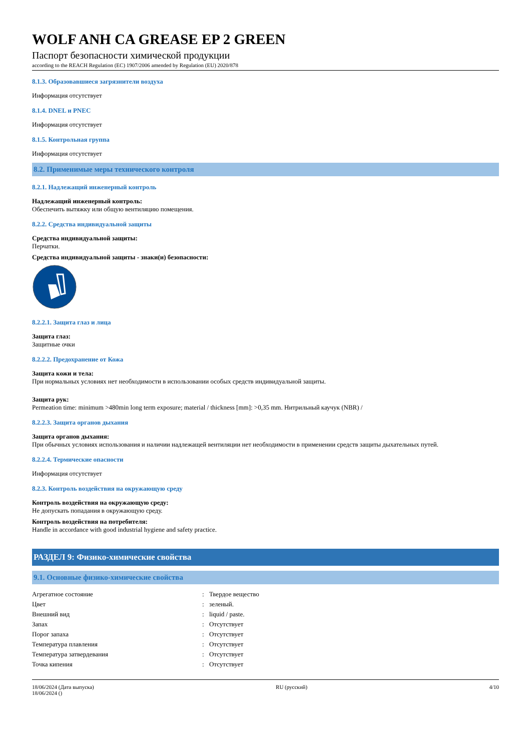WOLF ANH CA GREASE EP 2 GREEN
Паспорт безопасности химической продукции
according to the REACH Regulation (EC) 1907/2006 amended by Regulation (EU) 2020/878
8.1.3. Образовавшиеся загрязнители воздуха
Информация отсутствует
8.1.4. DNEL и PNEC
Информация отсутствует
8.1.5. Контрольная группа
Информация отсутствует
8.2. Применимые меры технического контроля
8.2.1. Надлежащий инженерный контроль
Надлежащий инженерный контроль:
Обеспечить вытяжку или общую вентиляцию помещения.
8.2.2. Средства индивидуальной защиты
Средства индивидуальной защиты:
Перчатки.
Средства индивидуальной защиты - знаки(и) безопасности:
8.2.2.1. Защита глаз и лица
Защита глаз:
Защитные очки
8.2.2.2. Предохранение от Кожа
Защита кожи и тела:
При нормальных условиях нет необходимости в использовании особых средств индивидуальной защиты.
Защита рук:
Permeation time: minimum >480min long term exposure; material / thickness [mm]: >0,35 mm. Нитрильный каучук (NBR) /
8.2.2.3. Защита органов дыхания
Защита органов дыхания:
При обычных условиях использования и наличии надлежащей вентиляции нет необходимости в применении средств защиты дыхательных путей.
8.2.2.4. Термические опасности
Информация отсутствует
8.2.3. Контроль воздействия на окружающую среду
Контроль воздействия на окружающую среду:
Не допускать попадания в окружающую среду.
Контроль воздействия на потребителя:
Handle in accordance with good industrial hygiene and safety practice.
РАЗДЕЛ 9: Физико-химические свойства
9.1. Основные физико-химические свойства
| Агрегатное состояние | : | Твердое вещество |
| Цвет | : | зеленый. |
| Внешний вид | : | liquid / paste. |
| Запах | : | Отсутствует |
| Порог запаха | : | Отсутствует |
| Температура плавления | : | Отсутствует |
| Температура затвердевания | : | Отсутствует |
| Точка кипения | : | Отсутствует |
18/06/2024 (Дата выпуска)
18/06/2024 ()
RU (русский) 4/10